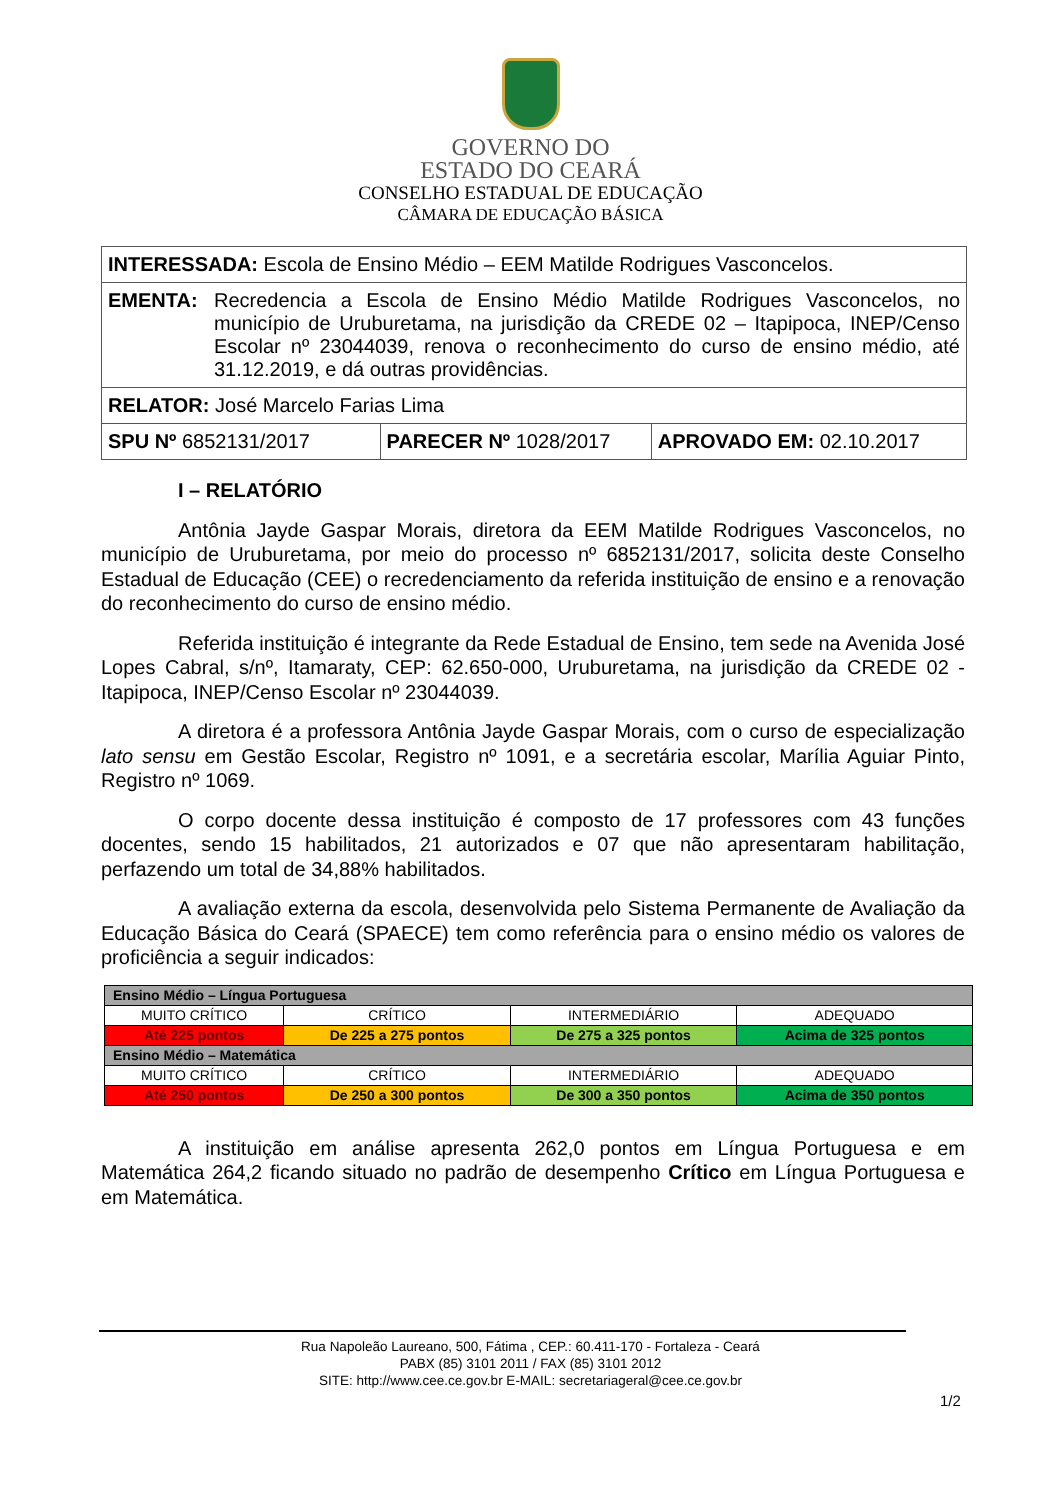GOVERNO DO
ESTADO DO CEARÁ
CONSELHO ESTADUAL DE EDUCAÇÃO
CÂMARA DE EDUCAÇÃO BÁSICA
| INTERESSADA: Escola de Ensino Médio – EEM Matilde Rodrigues Vasconcelos. | | |
| EMENTA: Recredencia a Escola de Ensino Médio Matilde Rodrigues Vasconcelos, no município de Uruburetama, na jurisdição da CREDE 02 – Itapipoca, INEP/Censo Escolar nº 23044039, renova o reconhecimento do curso de ensino médio, até 31.12.2019, e dá outras providências. | | |
| RELATOR: José Marcelo Farias Lima | | |
| SPU Nº 6852131/2017 | PARECER Nº 1028/2017 | APROVADO EM: 02.10.2017 |
I – RELATÓRIO
Antônia Jayde Gaspar Morais, diretora da EEM Matilde Rodrigues Vasconcelos, no município de Uruburetama, por meio do processo nº 6852131/2017, solicita deste Conselho Estadual de Educação (CEE) o recredenciamento da referida instituição de ensino e a renovação do reconhecimento do curso de ensino médio.
Referida instituição é integrante da Rede Estadual de Ensino, tem sede na Avenida José Lopes Cabral, s/nº, Itamaraty, CEP: 62.650-000, Uruburetama, na jurisdição da CREDE 02 - Itapipoca, INEP/Censo Escolar nº 23044039.
A diretora é a professora Antônia Jayde Gaspar Morais, com o curso de especialização lato sensu em Gestão Escolar, Registro nº 1091, e a secretária escolar, Marília Aguiar Pinto, Registro nº 1069.
O corpo docente dessa instituição é composto de 17 professores com 43 funções docentes, sendo 15 habilitados, 21 autorizados e 07 que não apresentaram habilitação, perfazendo um total de 34,88% habilitados.
A avaliação externa da escola, desenvolvida pelo Sistema Permanente de Avaliação da Educação Básica do Ceará (SPAECE) tem como referência para o ensino médio os valores de proficiência a seguir indicados:
| Ensino Médio – Língua Portuguesa | | | |
| MUITO CRÍTICO | CRÍTICO | INTERMEDIÁRIO | ADEQUADO |
| Até 225 pontos | De 225 a 275 pontos | De 275 a 325 pontos | Acima de 325 pontos |
| Ensino Médio – Matemática | | | |
| MUITO CRÍTICO | CRÍTICO | INTERMEDIÁRIO | ADEQUADO |
| Até 250 pontos | De 250 a 300 pontos | De 300 a 350 pontos | Acima de 350 pontos |
A instituição em análise apresenta 262,0 pontos em Língua Portuguesa e em Matemática 264,2 ficando situado no padrão de desempenho Crítico em Língua Portuguesa e em Matemática.
Rua Napoleão Laureano, 500, Fátima , CEP.: 60.411-170 - Fortaleza - Ceará
PABX (85) 3101 2011 / FAX (85) 3101 2012
SITE: http://www.cee.ce.gov.br E-MAIL: secretariageral@cee.ce.gov.br
1/2